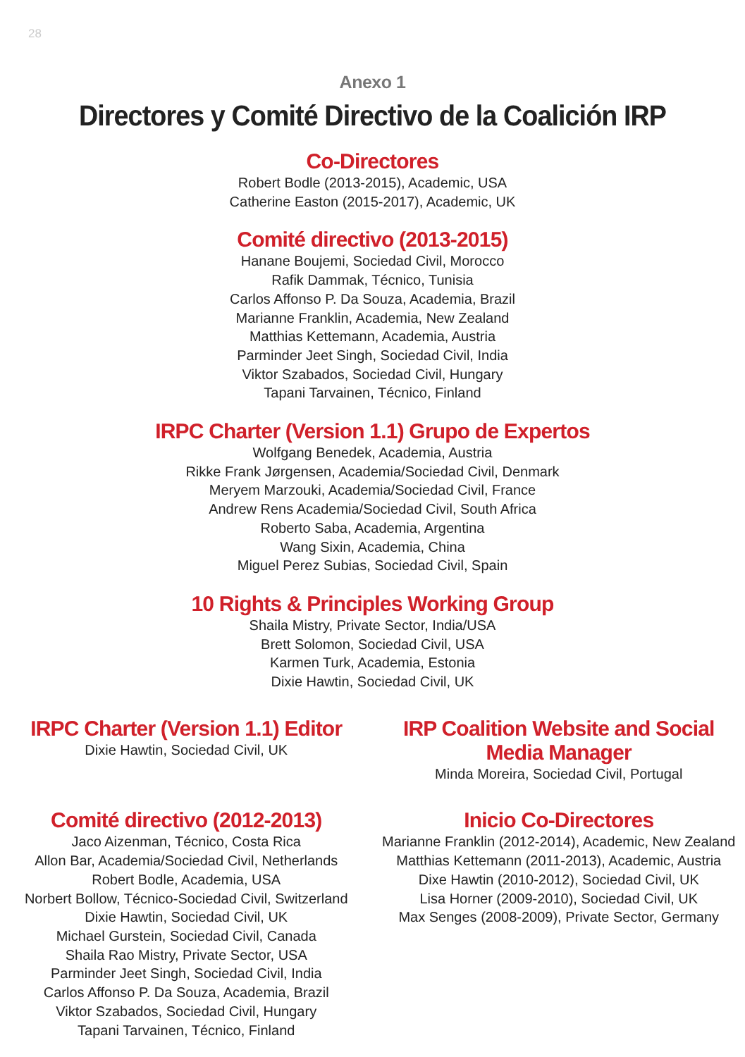28
Anexo 1
Directores y Comité Directivo de la Coalición IRP
Co-Directores
Robert Bodle (2013-2015), Academic, USA
Catherine Easton (2015-2017), Academic, UK
Comité directivo (2013-2015)
Hanane Boujemi, Sociedad Civil, Morocco
Rafik Dammak, Técnico, Tunisia
Carlos Affonso P. Da Souza, Academia, Brazil
Marianne Franklin, Academia, New Zealand
Matthias Kettemann, Academia, Austria
Parminder Jeet Singh, Sociedad Civil, India
Viktor Szabados, Sociedad Civil, Hungary
Tapani Tarvainen, Técnico, Finland
IRPC Charter (Version 1.1) Grupo de Expertos
Wolfgang Benedek, Academia, Austria
Rikke Frank Jørgensen, Academia/Sociedad Civil, Denmark
Meryem Marzouki, Academia/Sociedad Civil, France
Andrew Rens Academia/Sociedad Civil, South Africa
Roberto Saba, Academia, Argentina
Wang Sixin, Academia, China
Miguel Perez Subias, Sociedad Civil, Spain
10 Rights & Principles Working Group
Shaila Mistry, Private Sector, India/USA
Brett Solomon, Sociedad Civil, USA
Karmen Turk, Academia, Estonia
Dixie Hawtin, Sociedad Civil, UK
IRPC Charter (Version 1.1) Editor
Dixie Hawtin, Sociedad Civil, UK
IRP Coalition Website and Social
Media Manager
Minda Moreira, Sociedad Civil, Portugal
Comité directivo (2012-2013)
Jaco Aizenman, Técnico, Costa Rica
Allon Bar, Academia/Sociedad Civil, Netherlands
Robert Bodle, Academia, USA
Norbert Bollow, Técnico-Sociedad Civil, Switzerland
Dixie Hawtin, Sociedad Civil, UK
Michael Gurstein, Sociedad Civil, Canada
Shaila Rao Mistry, Private Sector, USA
Parminder Jeet Singh, Sociedad Civil, India
Carlos Affonso P. Da Souza, Academia, Brazil
Viktor Szabados, Sociedad Civil, Hungary
Tapani Tarvainen, Técnico, Finland
Inicio Co-Directores
Marianne Franklin (2012-2014), Academic, New Zealand
Matthias Kettemann (2011-2013), Academic, Austria
Dixe Hawtin (2010-2012), Sociedad Civil, UK
Lisa Horner (2009-2010), Sociedad Civil, UK
Max Senges (2008-2009), Private Sector, Germany